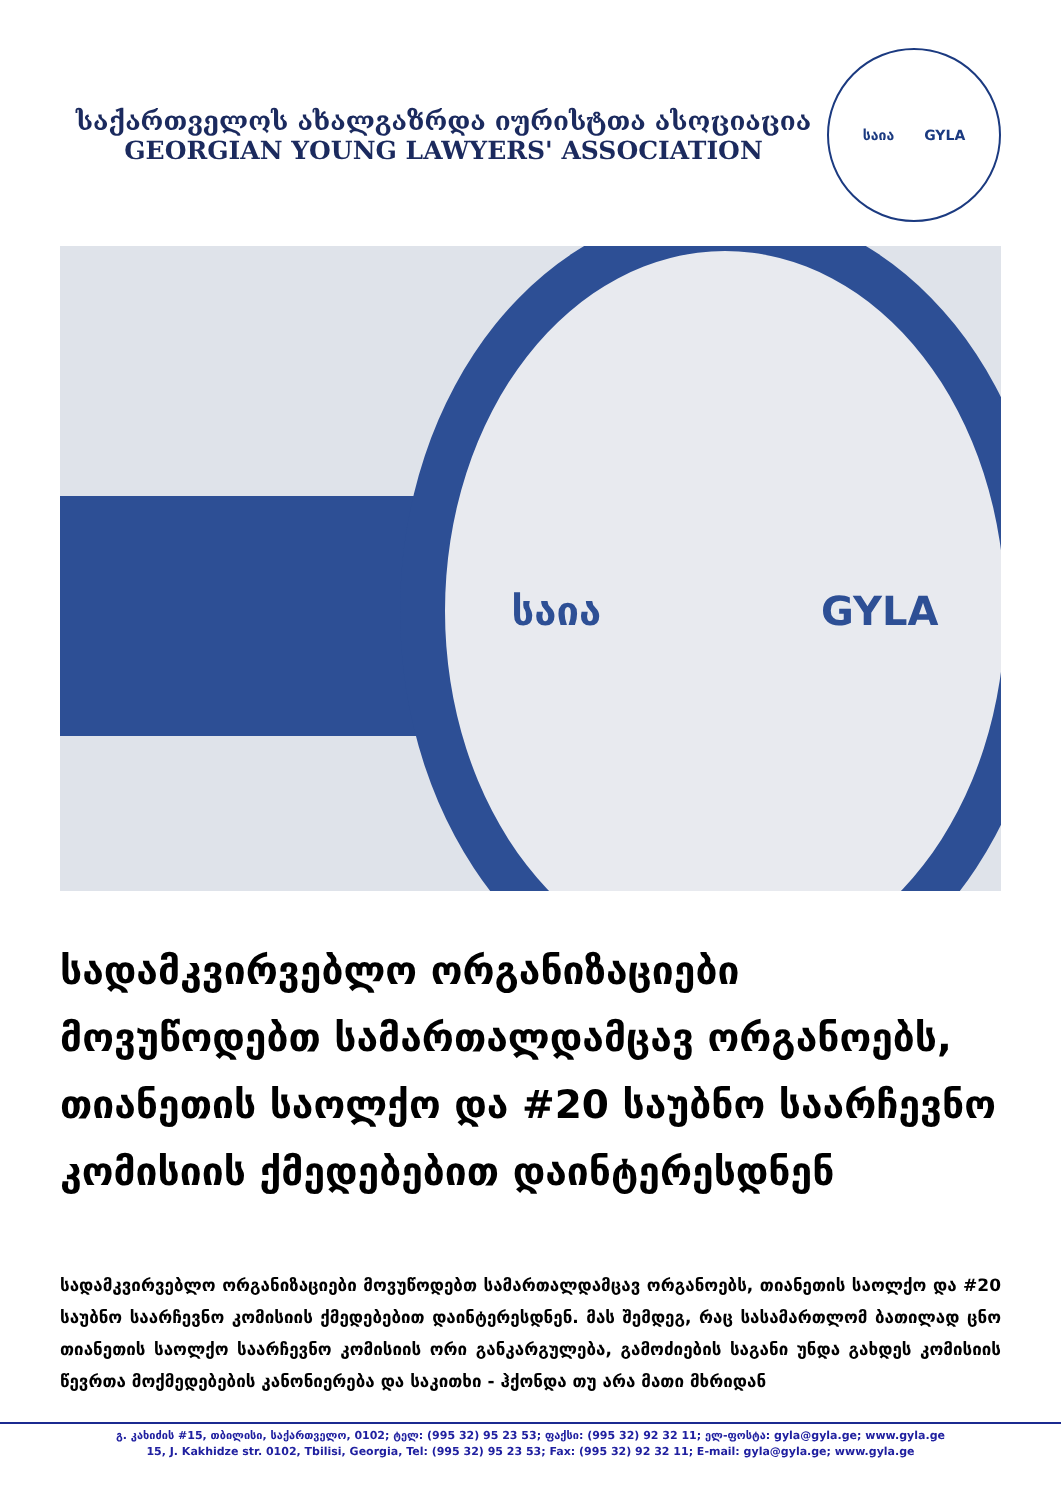საქართველოს ახალგაზრდა იურისტთა ასოციაცია
GEORGIAN YOUNG LAWYERS' ASSOCIATION
საია GYLA
საია GYLA
სადამკვირვებლო ორგანიზაციები მოვუწოდებთ სამართალდამცავ ორგანოებს, თიანეთის საოლქო და #20 საუბნო საარჩევნო კომისიის ქმედებებით დაინტერესდნენ
სადამკვირვებლო ორგანიზაციები მოვუწოდებთ სამართალდამცავ ორგანოებს, თიანეთის საოლქო და #20 საუბნო საარჩევნო კომისიის ქმედებებით დაინტერესდნენ. მას შემდეგ, რაც სასამართლომ ბათილად ცნო თიანეთის საოლქო საარჩევნო კომისიის ორი განკარგულება, გამოძიების საგანი უნდა გახდეს კომისიის წევრთა მოქმედებების კანონიერება და საკითხი - ჰქონდა თუ არა მათი მხრიდან
გ. კახიძის #15, თბილისი, საქართველო, 0102; ტელ: (995 32) 95 23 53; ფაქსი: (995 32) 92 32 11; ელ-ფოსტა: gyla@gyla.ge; www.gyla.ge
15, J. Kakhidze str. 0102, Tbilisi, Georgia, Tel: (995 32) 95 23 53; Fax: (995 32) 92 32 11; E-mail: gyla@gyla.ge; www.gyla.ge